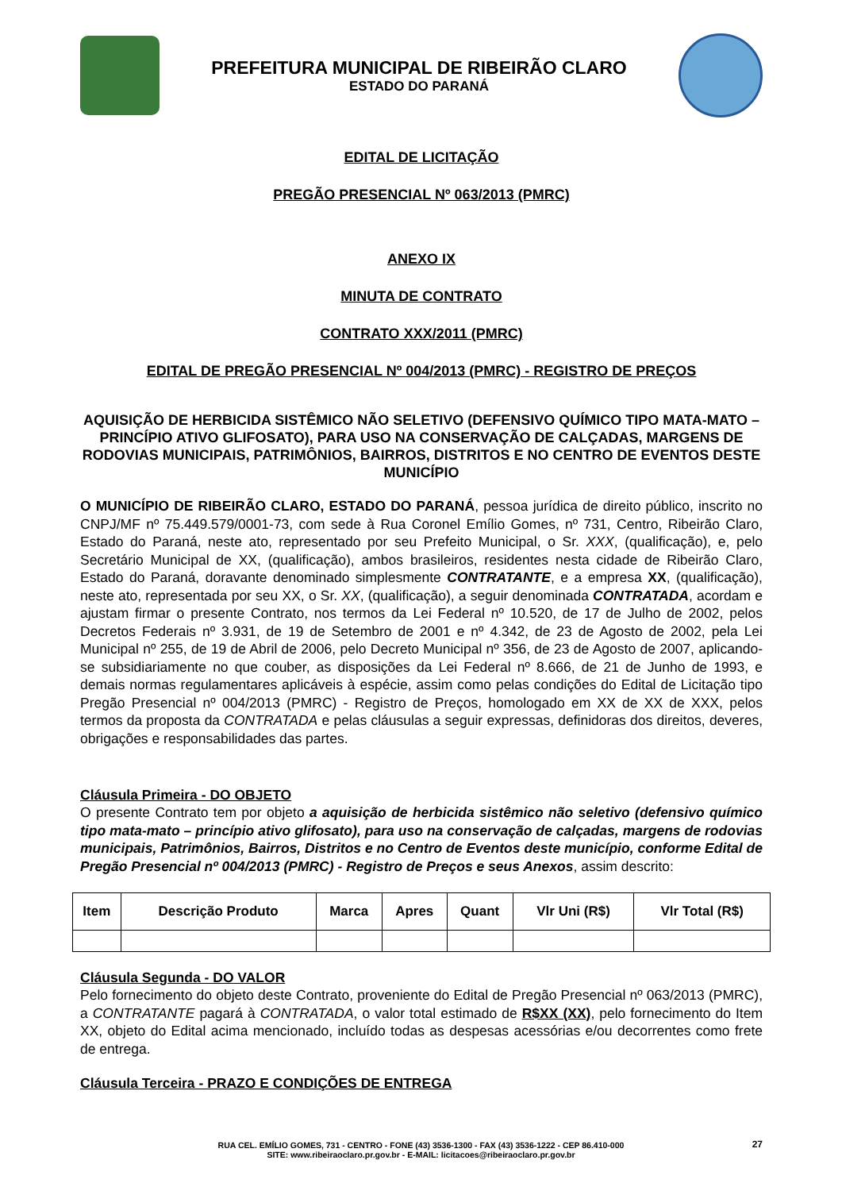PREFEITURA MUNICIPAL DE RIBEIRÃO CLARO
ESTADO DO PARANÁ
EDITAL DE LICITAÇÃO
PREGÃO PRESENCIAL Nº 063/2013 (PMRC)
ANEXO IX
MINUTA DE CONTRATO
CONTRATO XXX/2011 (PMRC)
EDITAL DE PREGÃO PRESENCIAL Nº 004/2013 (PMRC) - REGISTRO DE PREÇOS
AQUISIÇÃO DE HERBICIDA SISTÊMICO NÃO SELETIVO (DEFENSIVO QUÍMICO TIPO MATA-MATO – PRINCÍPIO ATIVO GLIFOSATO), PARA USO NA CONSERVAÇÃO DE CALÇADAS, MARGENS DE RODOVIAS MUNICIPAIS, PATRIMÔNIOS, BAIRROS, DISTRITOS E NO CENTRO DE EVENTOS DESTE MUNICÍPIO
O MUNICÍPIO DE RIBEIRÃO CLARO, ESTADO DO PARANÁ, pessoa jurídica de direito público, inscrito no CNPJ/MF nº 75.449.579/0001-73, com sede à Rua Coronel Emílio Gomes, nº 731, Centro, Ribeirão Claro, Estado do Paraná, neste ato, representado por seu Prefeito Municipal, o Sr. XXX, (qualificação), e, pelo Secretário Municipal de XX, (qualificação), ambos brasileiros, residentes nesta cidade de Ribeirão Claro, Estado do Paraná, doravante denominado simplesmente CONTRATANTE, e a empresa XX, (qualificação), neste ato, representada por seu XX, o Sr. XX, (qualificação), a seguir denominada CONTRATADA, acordam e ajustam firmar o presente Contrato, nos termos da Lei Federal nº 10.520, de 17 de Julho de 2002, pelos Decretos Federais nº 3.931, de 19 de Setembro de 2001 e nº 4.342, de 23 de Agosto de 2002, pela Lei Municipal nº 255, de 19 de Abril de 2006, pelo Decreto Municipal nº 356, de 23 de Agosto de 2007, aplicando-se subsidiariamente no que couber, as disposições da Lei Federal nº 8.666, de 21 de Junho de 1993, e demais normas regulamentares aplicáveis à espécie, assim como pelas condições do Edital de Licitação tipo Pregão Presencial nº 004/2013 (PMRC) - Registro de Preços, homologado em XX de XX de XXX, pelos termos da proposta da CONTRATADA e pelas cláusulas a seguir expressas, definidoras dos direitos, deveres, obrigações e responsabilidades das partes.
Cláusula Primeira - DO OBJETO
O presente Contrato tem por objeto a aquisição de herbicida sistêmico não seletivo (defensivo químico tipo mata-mato – princípio ativo glifosato), para uso na conservação de calçadas, margens de rodovias municipais, Patrimônios, Bairros, Distritos e no Centro de Eventos deste município, conforme Edital de Pregão Presencial nº 004/2013 (PMRC) - Registro de Preços e seus Anexos, assim descrito:
| Item | Descrição Produto | Marca | Apres | Quant | Vlr Uni (R$) | Vlr Total (R$) |
| --- | --- | --- | --- | --- | --- | --- |
Cláusula Segunda - DO VALOR
Pelo fornecimento do objeto deste Contrato, proveniente do Edital de Pregão Presencial nº 063/2013 (PMRC), a CONTRATANTE pagará à CONTRATADA, o valor total estimado de R$XX (XX), pelo fornecimento do Item XX, objeto do Edital acima mencionado, incluído todas as despesas acessórias e/ou decorrentes como frete de entrega.
Cláusula Terceira - PRAZO E CONDIÇÕES DE ENTREGA
RUA CEL. EMÍLIO GOMES, 731 - CENTRO - FONE (43) 3536-1300 - FAX (43) 3536-1222 - CEP 86.410-000
SITE: www.ribeiraoclaro.pr.gov.br - E-MAIL: licitacoes@ribeiraoclaro.pr.gov.br
27